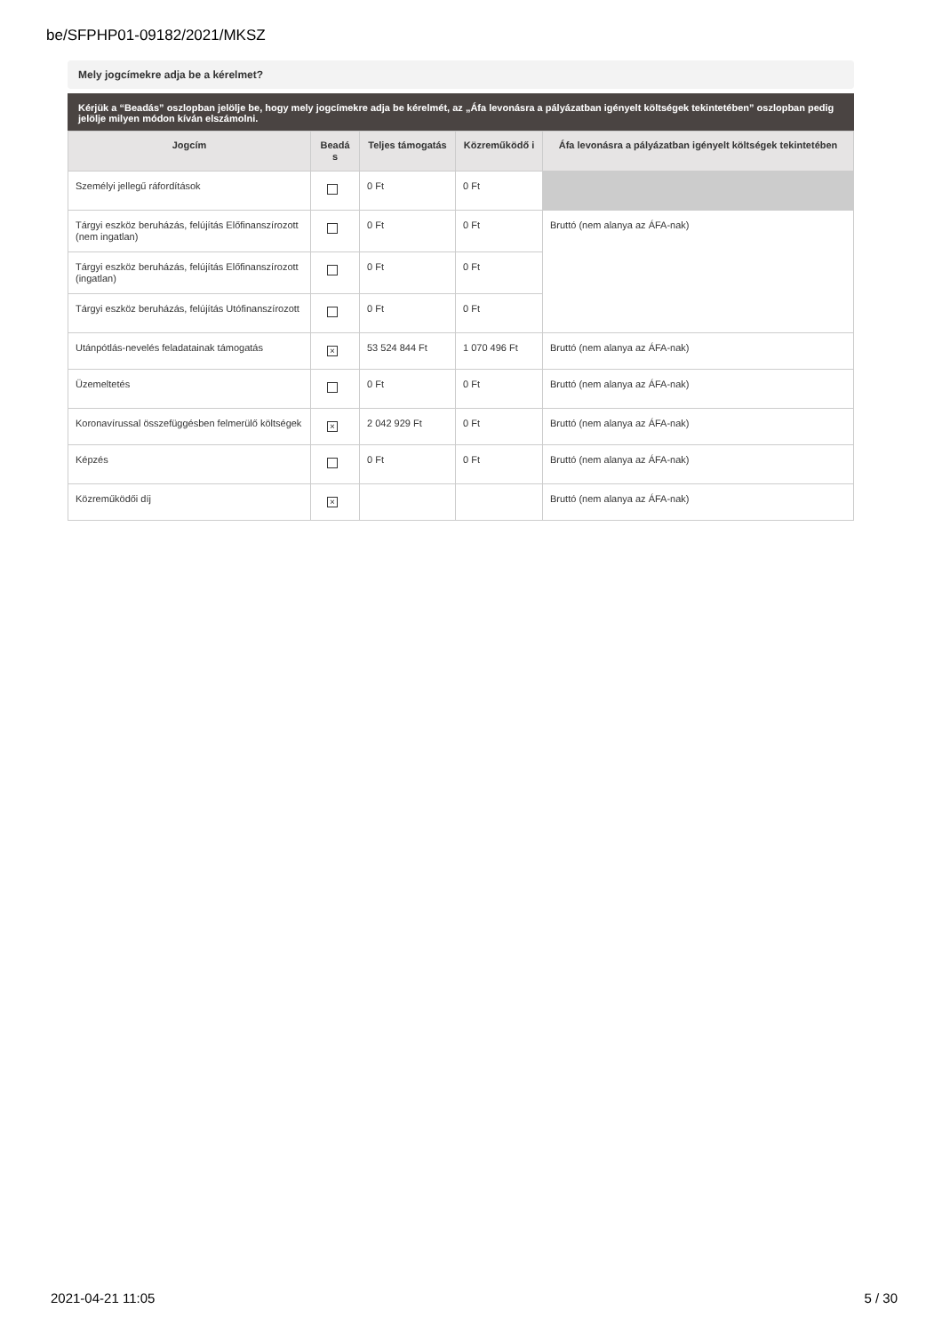be/SFPHP01-09182/2021/MKSZ
Mely jogcímekre adja be a kérelmet?
Kérjük a “Beadás” oszlopban jelölje be, hogy mely jogcímekre adja be kérelmét, az „Áfa levonásra a pályázatban igényelt költségek tekintetében” oszlopban pedig jelölje milyen módon kíván elszámolni.
| Jogcím | Beadá s | Teljes támogatás | Közreműködő i | Áfa levonásra a pályázatban igényelt költségek tekintetében |
| --- | --- | --- | --- | --- |
| Személyi jellegű ráfordítások | | 0 Ft | 0 Ft | |
| Tárgyi eszköz beruházás, felújítás Előfinanszírozott (nem ingatlan) | | 0 Ft | 0 Ft | Bruttó (nem alanya az ÁFA-nak) |
| Tárgyi eszköz beruházás, felújítás Előfinanszírozott (ingatlan) | | 0 Ft | 0 Ft | |
| Tárgyi eszköz beruházás, felújítás Utófinanszírozott | | 0 Ft | 0 Ft | |
| Utánpótlás-nevelés feladatainak támogatás | × | 53 524 844 Ft | 1 070 496 Ft | Bruttó (nem alanya az ÁFA-nak) |
| Üzemeltetés | | 0 Ft | 0 Ft | Bruttó (nem alanya az ÁFA-nak) |
| Koronavírussal összefüggésben felmerülő költségek | × | 2 042 929 Ft | 0 Ft | Bruttó (nem alanya az ÁFA-nak) |
| Képzés | | 0 Ft | 0 Ft | Bruttó (nem alanya az ÁFA-nak) |
| Közreműködői díj | × | | | Bruttó (nem alanya az ÁFA-nak) |
2021-04-21 11:05 5 / 30